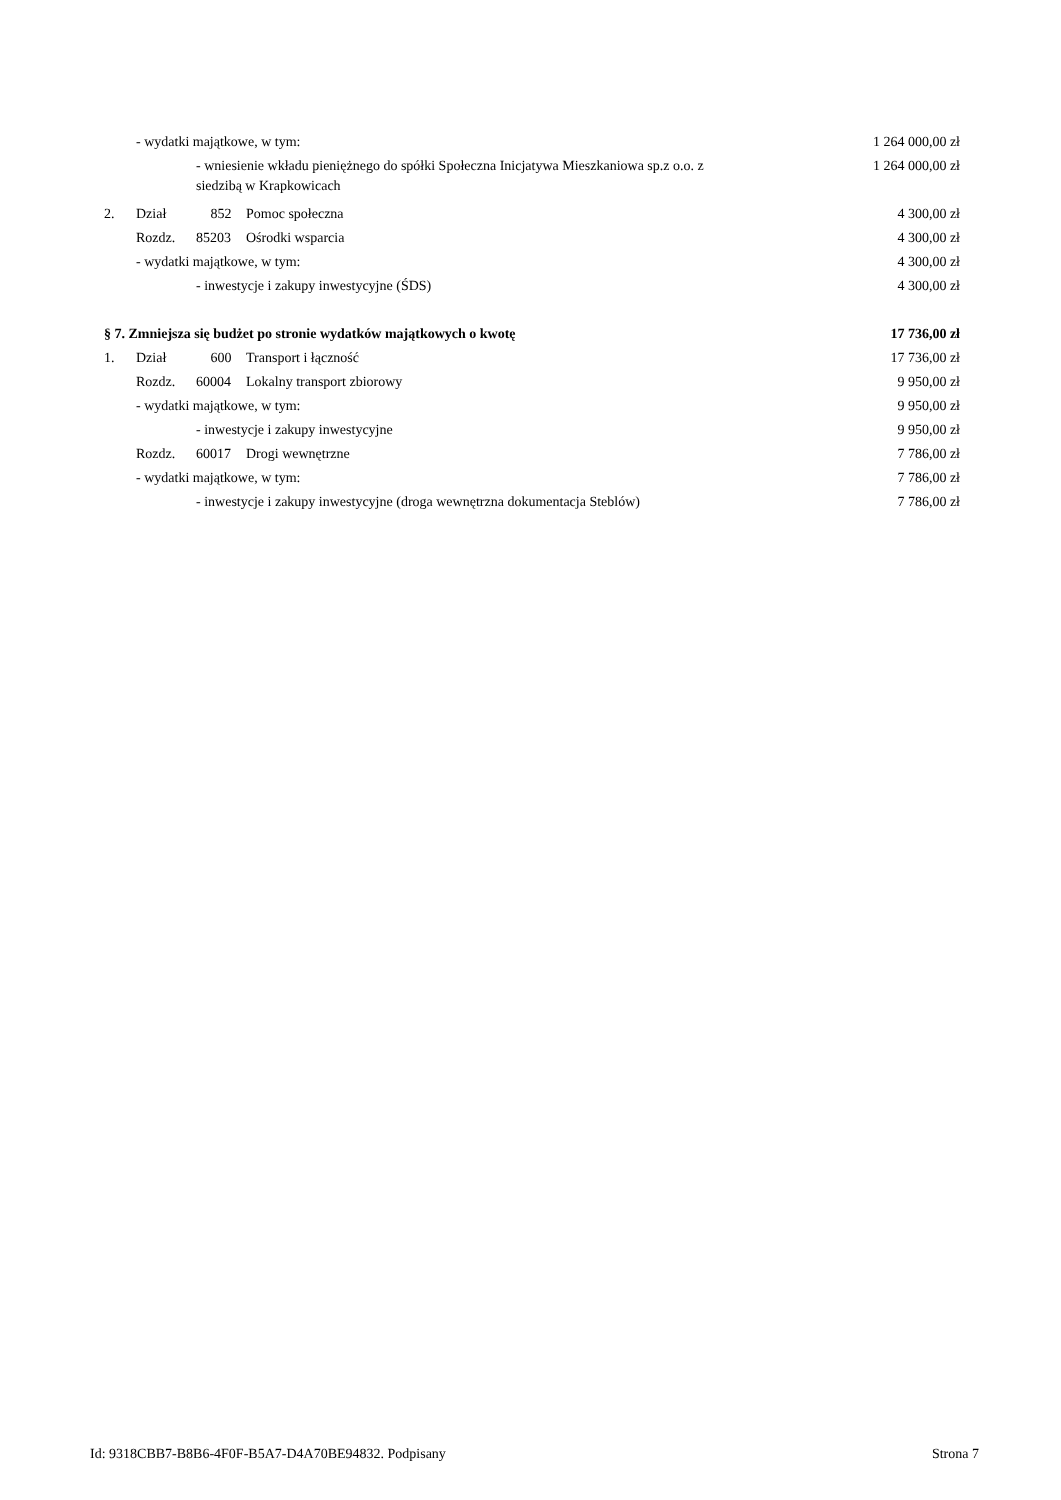| | - wydatki majątkowe, w tym: | | | 1 264 000,00 zł |
| | | - wniesienie wkładu pieniężnego do spółki Społeczna Inicjatywa Mieszkaniowa sp.z o.o. z siedzibą w Krapkowicach | | 1 264 000,00 zł |
| 2. | Dział | 852 | Pomoc społeczna | 4 300,00 zł |
| | Rozdz. | 85203 | Ośrodki wsparcia | 4 300,00 zł |
| | - wydatki majątkowe, w tym: | | | 4 300,00 zł |
| | | - inwestycje i zakupy inwestycyjne (ŚDS) | | 4 300,00 zł |
| § 7. Zmniejsza się budżet po stronie wydatków majątkowych o kwotę | | | | 17 736,00 zł |
| 1. | Dział | 600 | Transport i łączność | 17 736,00 zł |
| | Rozdz. | 60004 | Lokalny transport zbiorowy | 9 950,00 zł |
| | - wydatki majątkowe, w tym: | | | 9 950,00 zł |
| | | - inwestycje i zakupy inwestycyjne | | 9 950,00 zł |
| | Rozdz. | 60017 | Drogi wewnętrzne | 7 786,00 zł |
| | - wydatki majątkowe, w tym: | | | 7 786,00 zł |
| | | - inwestycje i zakupy inwestycyjne (droga wewnętrzna dokumentacja Steblów) | | 7 786,00 zł |
Id: 9318CBB7-B8B6-4F0F-B5A7-D4A70BE94832. Podpisany Strona 7